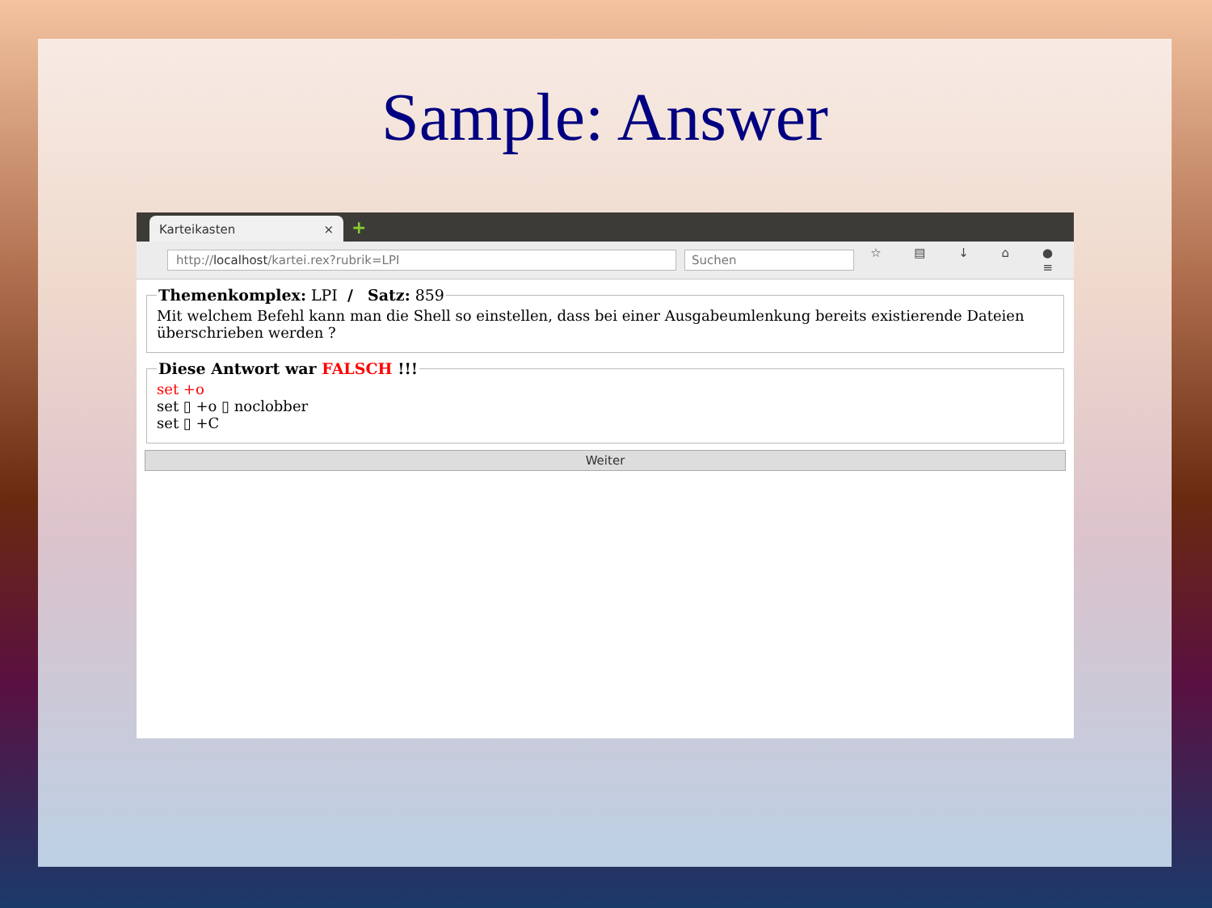Sample: Answer
Karteikasten × +
http://localhost/kartei.rex?rubrik=LPI
Suchen
☆ ▤ ↓ ⌂ ● ≡
Themenkomplex: LPI / Satz: 859Mit welchem Befehl kann man die Shell so einstellen, dass bei einer Ausgabeumlenkung bereits existierende Dateien überschrieben werden ? Diese Antwort war FALSCH !!!
set +o
set ▯ +o ▯ noclobber
set ▯ +C
Weiter